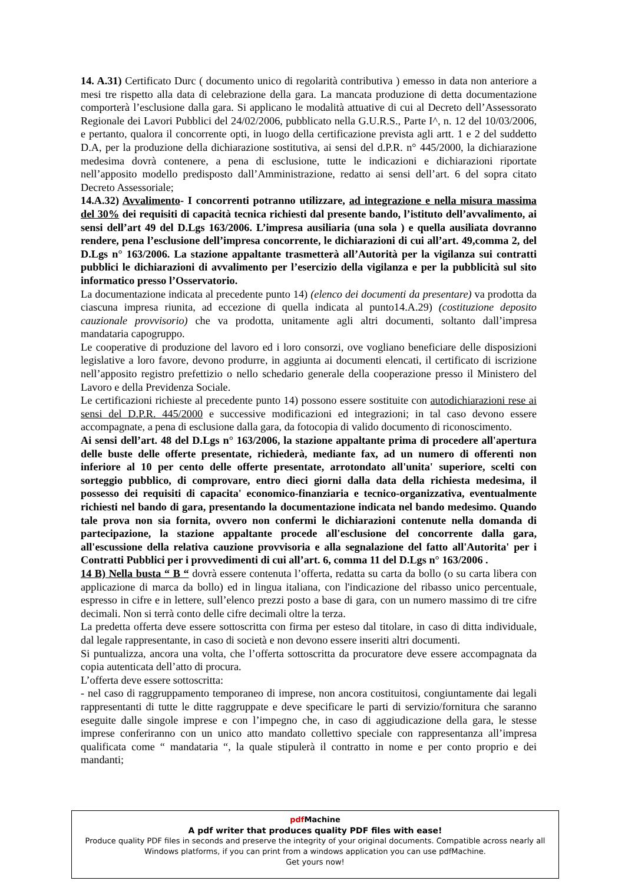14. A.31) Certificato Durc ( documento unico di regolarità contributiva ) emesso in data non anteriore a mesi tre rispetto alla data di celebrazione della gara. La mancata produzione di detta documentazione comporterà l’esclusione dalla gara. Si applicano le modalità attuative di cui al Decreto dell’Assessorato Regionale dei Lavori Pubblici del 24/02/2006, pubblicato nella G.U.R.S., Parte I^, n. 12 del 10/03/2006, e pertanto, qualora il concorrente opti, in luogo della certificazione prevista agli artt. 1 e 2 del suddetto D.A, per la produzione della dichiarazione sostitutiva, ai sensi del d.P.R. n° 445/2000, la dichiarazione medesima dovrà contenere, a pena di esclusione, tutte le indicazioni e dichiarazioni riportate nell’apposito modello predisposto dall’Amministrazione, redatto ai sensi dell’art. 6 del sopra citato Decreto Assessoriale;
14.A.32) Avvalimento- I concorrenti potranno utilizzare, ad integrazione e nella misura massima del 30% dei requisiti di capacità tecnica richiesti dal presente bando, l’istituto dell’avvalimento, ai sensi dell’art 49 del D.Lgs 163/2006. L’impresa ausiliaria (una sola ) e quella ausiliata dovranno rendere, pena l’esclusione dell’impresa concorrente, le dichiarazioni di cui all’art. 49,comma 2, del D.Lgs n° 163/2006. La stazione appaltante trasmetterà all’Autorità per la vigilanza sui contratti pubblici le dichiarazioni di avvalimento per l’esercizio della vigilanza e per la pubblicità sul sito informatico presso l’Osservatorio.
La documentazione indicata al precedente punto 14) (elenco dei documenti da presentare) va prodotta da ciascuna impresa riunita, ad eccezione di quella indicata al punto14.A.29) (costituzione deposito cauzionale provvisorio) che va prodotta, unitamente agli altri documenti, soltanto dall’impresa mandataria capogruppo.
Le cooperative di produzione del lavoro ed i loro consorzi, ove vogliano beneficiare delle disposizioni legislative a loro favore, devono produrre, in aggiunta ai documenti elencati, il certificato di iscrizione nell’apposito registro prefettizio o nello schedario generale della cooperazione presso il Ministero del Lavoro e della Previdenza Sociale.
Le certificazioni richieste al precedente punto 14) possono essere sostituite con autodichiarazioni rese ai sensi del D.P.R. 445/2000 e successive modificazioni ed integrazioni; in tal caso devono essere accompagnate, a pena di esclusione dalla gara, da fotocopia di valido documento di riconoscimento.
Ai sensi dell’art. 48 del D.Lgs n° 163/2006, la stazione appaltante prima di procedere all'apertura delle buste delle offerte presentate, richiederà, mediante fax, ad un numero di offerenti non inferiore al 10 per cento delle offerte presentate, arrotondato all'unita' superiore, scelti con sorteggio pubblico, di comprovare, entro dieci giorni dalla data della richiesta medesima, il possesso dei requisiti di capacita' economico-finanziaria e tecnico-organizzativa, eventualmente richiesti nel bando di gara, presentando la documentazione indicata nel bando medesimo. Quando tale prova non sia fornita, ovvero non confermi le dichiarazioni contenute nella domanda di partecipazione, la stazione appaltante procede all'esclusione del concorrente dalla gara, all'escussione della relativa cauzione provvisoria e alla segnalazione del fatto all'Autorita' per i Contratti Pubblici per i provvedimenti di cui all’art. 6, comma 11 del D.Lgs n° 163/2006 .
14 B) Nella busta “ B “ dovrà essere contenuta l’offerta, redatta su carta da bollo (o su carta libera con applicazione di marca da bollo) ed in lingua italiana, con l'indicazione del ribasso unico percentuale, espresso in cifre e in lettere, sull’elenco prezzi posto a base di gara, con un numero massimo di tre cifre decimali. Non si terrà conto delle cifre decimali oltre la terza.
La predetta offerta deve essere sottoscritta con firma per esteso dal titolare, in caso di ditta individuale, dal legale rappresentante, in caso di società e non devono essere inseriti altri documenti.
Si puntualizza, ancora una volta, che l’offerta sottoscritta da procuratore deve essere accompagnata da copia autenticata dell’atto di procura.
L’offerta deve essere sottoscritta:
- nel caso di raggruppamento temporaneo di imprese, non ancora costituitosi, congiuntamente dai legali rappresentanti di tutte le ditte raggruppate e deve specificare le parti di servizio/fornitura che saranno eseguite dalle singole imprese e con l’impegno che, in caso di aggiudicazione della gara, le stesse imprese conferiranno con un unico atto mandato collettivo speciale con rappresentanza all’impresa qualificata come “ mandataria “, la quale stipulerà il contratto in nome e per conto proprio e dei mandanti;
pdf Machine
A pdf writer that produces quality PDF files with ease!
Produce quality PDF files in seconds and preserve the integrity of your original documents. Compatible across nearly all Windows platforms, if you can print from a windows application you can use pdfMachine.
Get yours now!